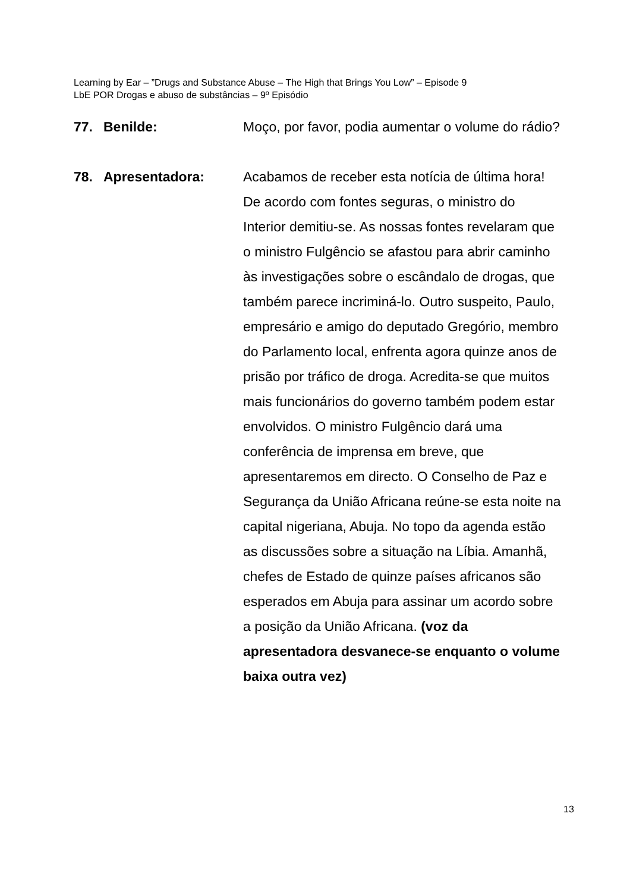Learning by Ear – ”Drugs and Substance Abuse – The High that Brings You Low” – Episode 9
LbE POR Drogas e abuso de substâncias – 9º Episódio
77. Benilde: Moço, por favor, podia aumentar o volume do rádio?
78. Apresentadora: Acabamos de receber esta notícia de última hora! De acordo com fontes seguras, o ministro do Interior demitiu-se. As nossas fontes revelaram que o ministro Fulgêncio se afastou para abrir caminho às investigações sobre o escândalo de drogas, que também parece incriminá-lo. Outro suspeito, Paulo, empresário e amigo do deputado Gregório, membro do Parlamento local, enfrenta agora quinze anos de prisão por tráfico de droga. Acredita-se que muitos mais funcionários do governo também podem estar envolvidos. O ministro Fulgêncio dará uma conferência de imprensa em breve, que apresentaremos em directo. O Conselho de Paz e Segurança da União Africana reúne-se esta noite na capital nigeriana, Abuja. No topo da agenda estão as discussões sobre a situação na Líbia. Amanhã, chefes de Estado de quinze países africanos são esperados em Abuja para assinar um acordo sobre a posição da União Africana. (voz da apresentadora desvanece-se enquanto o volume baixa outra vez)
13